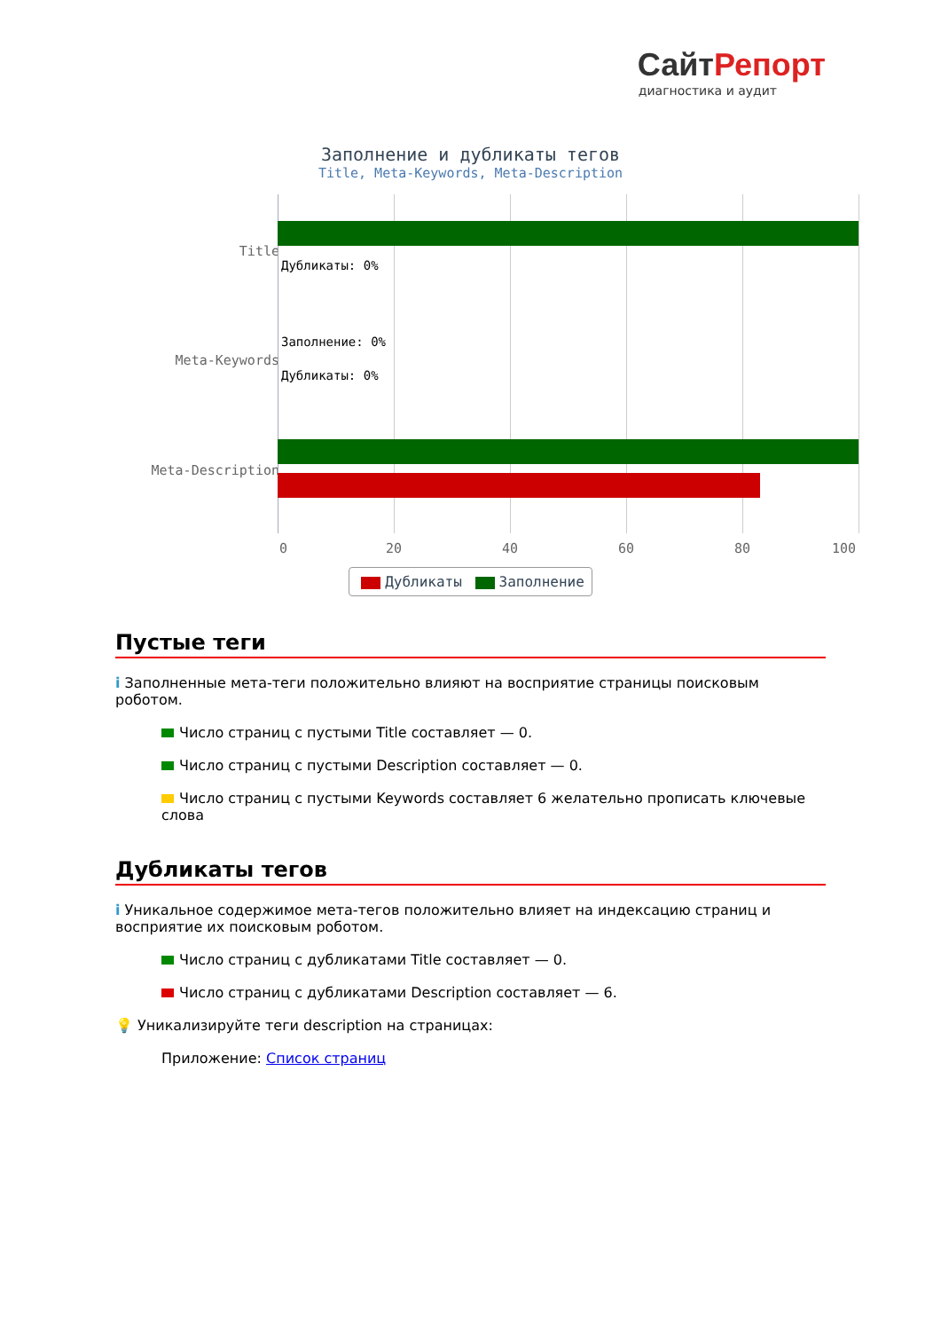СайтРепорт
диагностика и аудит
Заполнение и дубликаты тегов
Title, Meta-Keywords, Meta-Description
Title
Meta-Keywords
Meta-Description
Дубликаты: 0%
Заполнение: 0%
Дубликаты: 0%
0 20 40 60 80 100
Дубликаты Заполнение
Пустые теги
i Заполненные мета-теги положительно влияют на восприятие страницы поисковым роботом.
Число страниц с пустыми Title составляет — 0.
Число страниц с пустыми Description составляет — 0.
Число страниц с пустыми Keywords составляет 6 желательно прописать ключевые слова
Дубликаты тегов
i Уникальное содержимое мета-тегов положительно влияет на индексацию страниц и восприятие их поисковым роботом.
Число страниц с дубликатами Title составляет — 0.
Число страниц с дубликатами Description составляет — 6.
💡 Уникализируйте теги description на страницах:
Приложение: Список страниц